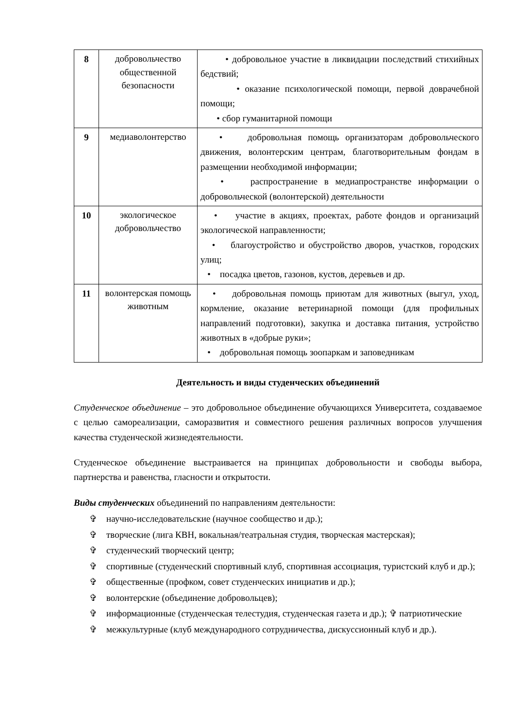| 8 | добровольчество общественной безопасности | • добровольное участие в ликвидации последствий стихийных бедствий; • оказание психологической помощи, первой доврачебной помощи; • сбор гуманитарной помощи |
| 9 | медиаволонтерство | • добровольная помощь организаторам добровольческого движения, волонтерским центрам, благотворительным фондам в размещении необходимой информации; • распространение в медиапространстве информации о добровольческой (волонтерской) деятельности |
| 10 | экологическое добровольчество | • участие в акциях, проектах, работе фондов и организаций экологической направленности; • благоустройство и обустройство дворов, участков, городских улиц; • посадка цветов, газонов, кустов, деревьев и др. |
| 11 | волонтерская помощь животным | • добровольная помощь приютам для животных (выгул, уход, кормление, оказание ветеринарной помощи (для профильных направлений подготовки), закупка и доставка питания, устройство животных в «добрые руки»; • добровольная помощь зоопаркам и заповедникам |
Деятельность и виды студенческих объединений
Студенческое объединение – это добровольное объединение обучающихся Университета, создаваемое с целью самореализации, саморазвития и совместного решения различных вопросов улучшения качества студенческой жизнедеятельности.
Студенческое объединение выстраивается на принципах добровольности и свободы выбора, партнерства и равенства, гласности и открытости.
Виды студенческих объединений по направлениям деятельности:
✞ научно-исследовательские (научное сообщество и др.);
✞ творческие (лига КВН, вокальная/театральная студия, творческая мастерская);
✞ студенческий творческий центр;
✞ спортивные (студенческий спортивный клуб, спортивная ассоциация, туристский клуб и др.);
✞ общественные (профком, совет студенческих инициатив и др.);
✞ волонтерские (объединение добровольцев);
✞ информационные (студенческая телестудия, студенческая газета и др.); ✞ патриотические
✞ межкультурные (клуб международного сотрудничества, дискуссионный клуб и др.).